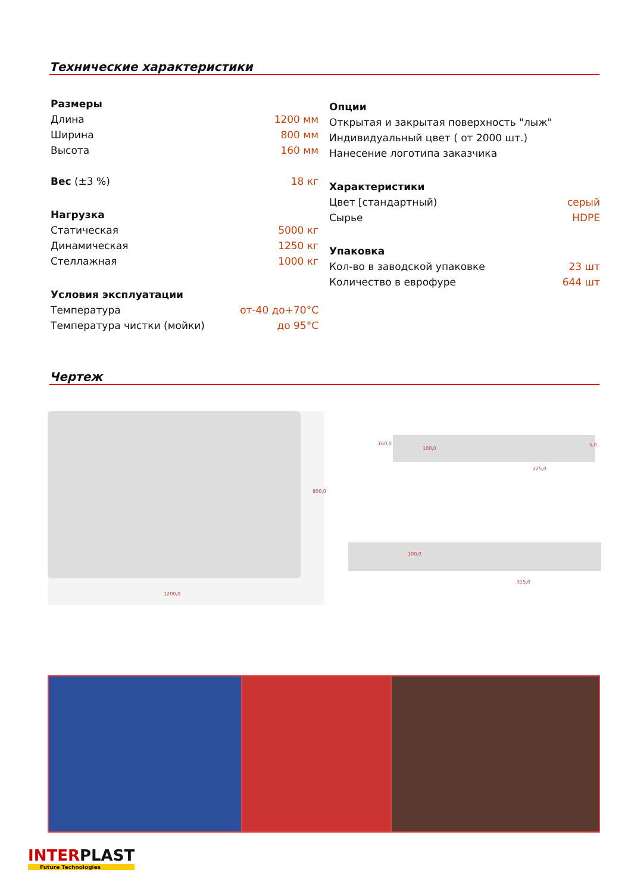Технические характеристики
| Размеры | |
| Длина | 1200 мм |
| Ширина | 800 мм |
| Высота | 160 мм |
| Вес (±3 %) | 18 кг |
| Нагрузка | |
| Статическая | 5000 кг |
| Динамическая | 1250 кг |
| Стеллажная | 1000 кг |
| Условия эксплуатации | |
| Температура | от-40 до+70°C |
| Температура чистки (мойки) | до 95°C |
| Опции | |
| Открытая и закрытая поверхность "лыж" | |
| Индивидуальный цвет ( от 2000 шт.) | |
| Нанесение логотипа заказчика | |
| Характеристики | |
| Цвет [стандартный) | серый |
| Сырье | HDPE |
| Упаковка | |
| Кол-во в заводской упаковке | 23 шт |
| Количество в еврофуре | 644 шт |
Чертеж
1200,0
800,0
225,0
160,0
100,0
5,0
315,0
100,0
INTERPLAST
Future Technologies